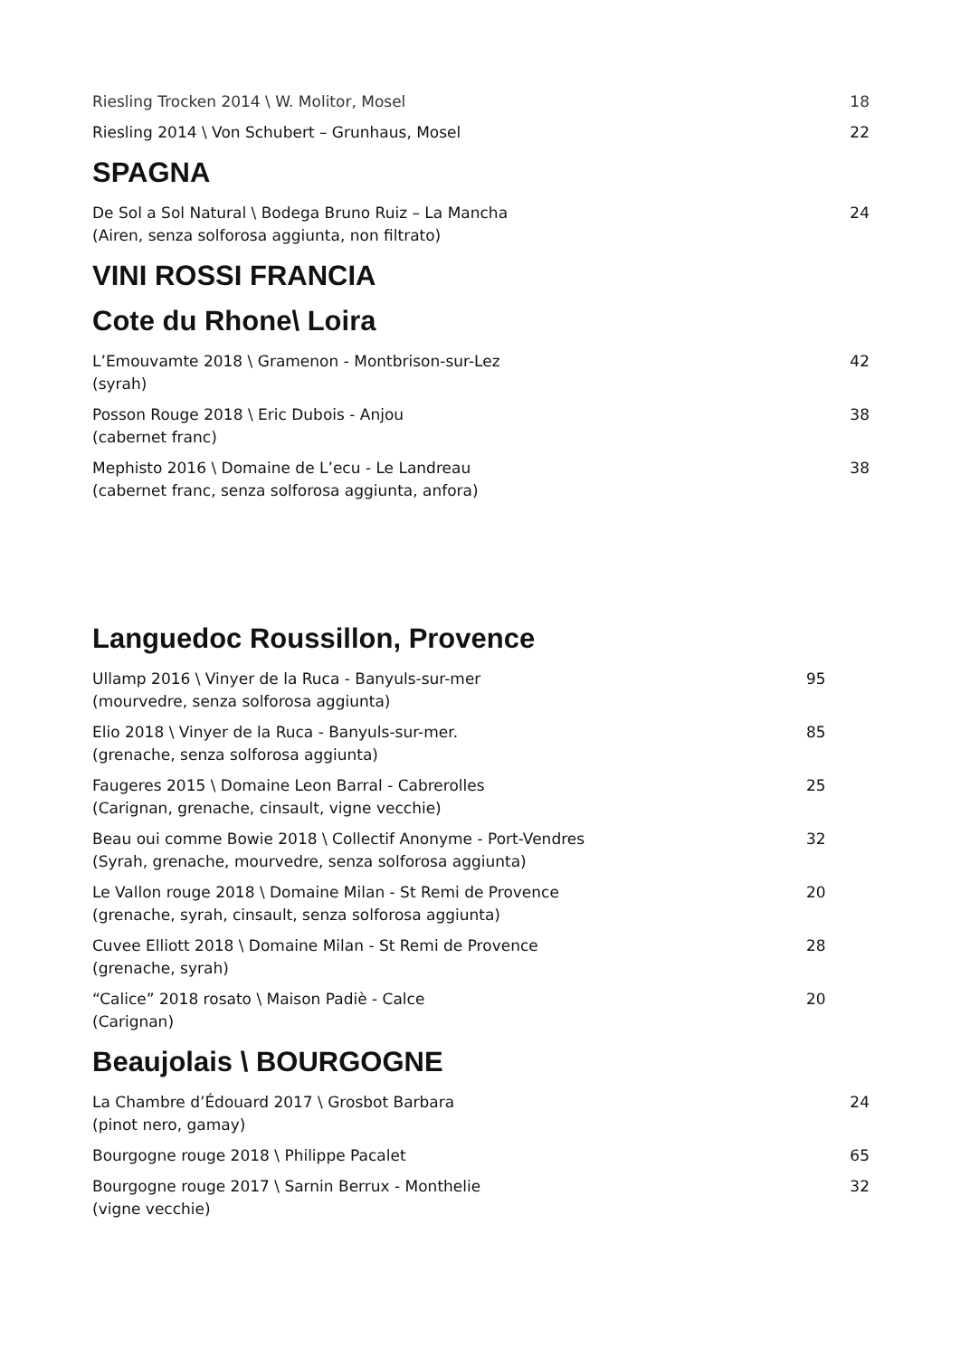Riesling Trocken 2014 \ W. Molitor, Mosel
18
Riesling 2014 \ Von Schubert – Grunhaus, Mosel
22
SPAGNA
De Sol a Sol Natural \ Bodega Bruno Ruiz – La Mancha
(Airen, senza solforosa aggiunta, non filtrato)
24
VINI ROSSI FRANCIA
Cote du Rhone\ Loira
L’Emouvamte 2018 \ Gramenon - Montbrison-sur-Lez
(syrah)
42
Posson Rouge 2018 \ Eric Dubois - Anjou
(cabernet franc)
38
Mephisto 2016 \ Domaine de L’ecu - Le Landreau
(cabernet franc, senza solforosa aggiunta, anfora)
38
Languedoc Roussillon, Provence
Ullamp 2016 \ Vinyer de la Ruca - Banyuls-sur-mer
(mourvedre, senza solforosa aggiunta)
95
Elio 2018 \ Vinyer de la Ruca - Banyuls-sur-mer.
(grenache, senza solforosa aggiunta)
85
Faugeres 2015 \ Domaine Leon Barral - Cabrerolles
(Carignan, grenache, cinsault, vigne vecchie)
25
Beau oui comme Bowie 2018 \ Collectif Anonyme - Port-Vendres
(Syrah, grenache, mourvedre, senza solforosa aggiunta)
32
Le Vallon rouge 2018 \ Domaine Milan - St Remi de Provence
(grenache, syrah, cinsault, senza solforosa aggiunta)
20
Cuvee Elliott 2018 \ Domaine Milan - St Remi de Provence
(grenache, syrah)
28
“Calice” 2018 rosato \ Maison Padiè - Calce
(Carignan)
20
Beaujolais \ BOURGOGNE
La Chambre d’Édouard 2017 \ Grosbot Barbara
(pinot nero, gamay)
24
Bourgogne rouge 2018 \ Philippe Pacalet
65
Bourgogne rouge 2017 \ Sarnin Berrux - Monthelie
(vigne vecchie)
32